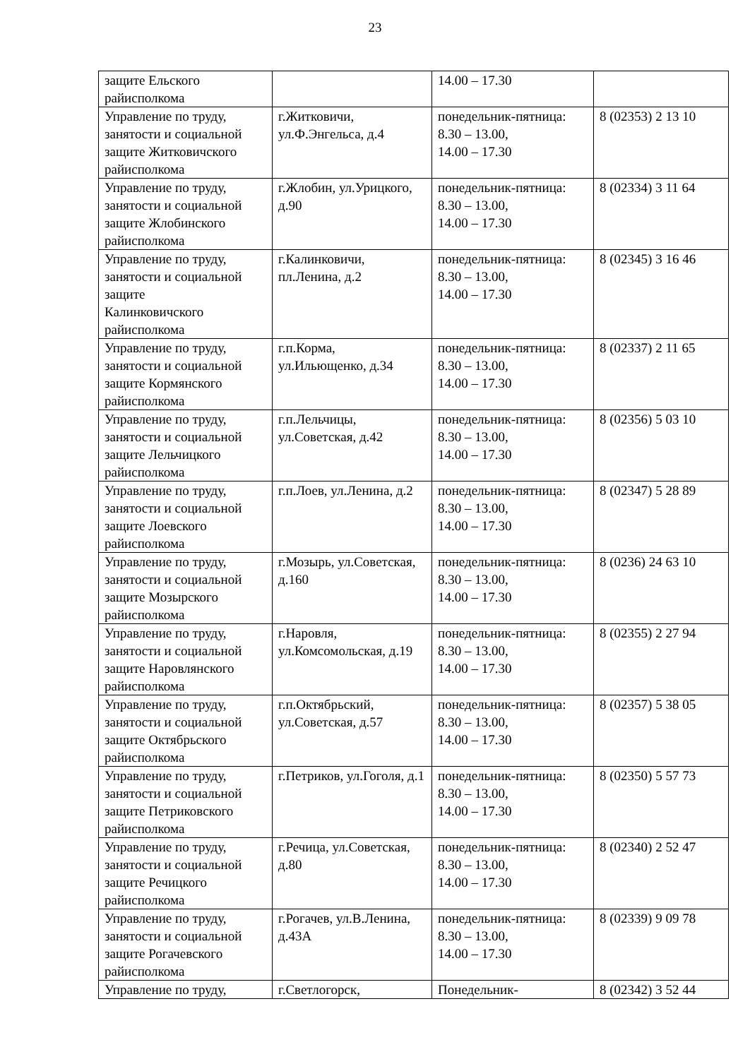23
| защите Ельского райисполкома | | 14.00 – 17.30 | |
| Управление по труду, занятости и социальной защите Житковичского райисполкома | г.Житковичи, ул.Ф.Энгельса, д.4 | понедельник-пятница: 8.30 – 13.00, 14.00 – 17.30 | 8 (02353) 2 13 10 |
| Управление по труду, занятости и социальной защите Жлобинского райисполкома | г.Жлобин, ул.Урицкого, д.90 | понедельник-пятница: 8.30 – 13.00, 14.00 – 17.30 | 8 (02334) 3 11 64 |
| Управление по труду, занятости и социальной защите Калинковичского райисполкома | г.Калинковичи, пл.Ленина, д.2 | понедельник-пятница: 8.30 – 13.00, 14.00 – 17.30 | 8 (02345) 3 16 46 |
| Управление по труду, занятости и социальной защите Кормянского райисполкома | г.п.Корма, ул.Ильющенко, д.34 | понедельник-пятница: 8.30 – 13.00, 14.00 – 17.30 | 8 (02337) 2 11 65 |
| Управление по труду, занятости и социальной защите Лельчицкого райисполкома | г.п.Лельчицы, ул.Советская, д.42 | понедельник-пятница: 8.30 – 13.00, 14.00 – 17.30 | 8 (02356) 5 03 10 |
| Управление по труду, занятости и социальной защите Лоевского райисполкома | г.п.Лоев, ул.Ленина, д.2 | понедельник-пятница: 8.30 – 13.00, 14.00 – 17.30 | 8 (02347) 5 28 89 |
| Управление по труду, занятости и социальной защите Мозырского райисполкома | г.Мозырь, ул.Советская, д.160 | понедельник-пятница: 8.30 – 13.00, 14.00 – 17.30 | 8 (0236) 24 63 10 |
| Управление по труду, занятости и социальной защите Наровлянского райисполкома | г.Наровля, ул.Комсомольская, д.19 | понедельник-пятница: 8.30 – 13.00, 14.00 – 17.30 | 8 (02355) 2 27 94 |
| Управление по труду, занятости и социальной защите Октябрьского райисполкома | г.п.Октябрьский, ул.Советская, д.57 | понедельник-пятница: 8.30 – 13.00, 14.00 – 17.30 | 8 (02357) 5 38 05 |
| Управление по труду, занятости и социальной защите Петриковского райисполкома | г.Петриков, ул.Гоголя, д.1 | понедельник-пятница: 8.30 – 13.00, 14.00 – 17.30 | 8 (02350) 5 57 73 |
| Управление по труду, занятости и социальной защите Речицкого райисполкома | г.Речица, ул.Советская, д.80 | понедельник-пятница: 8.30 – 13.00, 14.00 – 17.30 | 8 (02340) 2 52 47 |
| Управление по труду, занятости и социальной защите Рогачевского райисполкома | г.Рогачев, ул.В.Ленина, д.43А | понедельник-пятница: 8.30 – 13.00, 14.00 – 17.30 | 8 (02339) 9 09 78 |
| Управление по труду, | г.Светлогорск, | Понедельник- | 8 (02342) 3 52 44 |